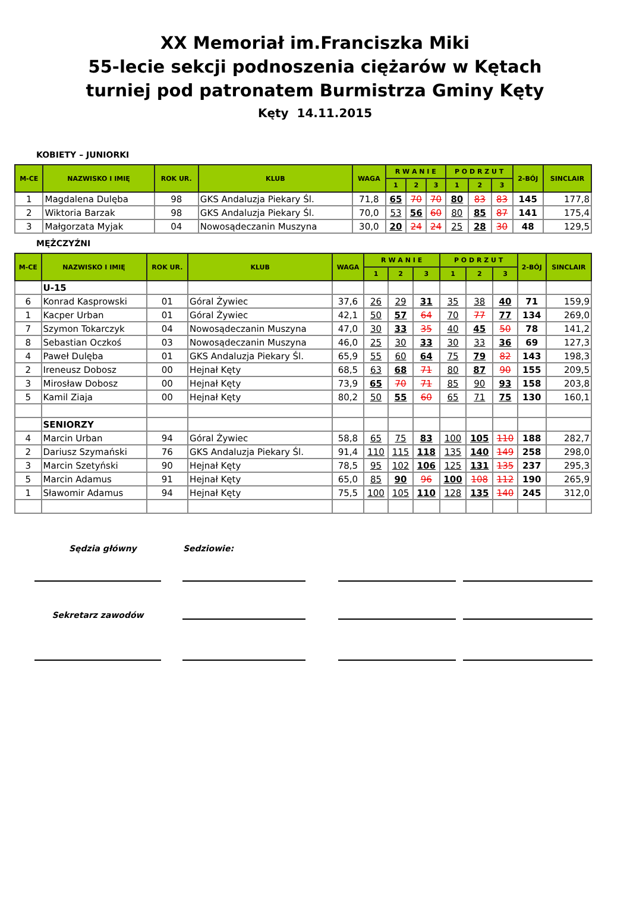XX Memoriał im.Franciszka Miki
55-lecie sekcji podnoszenia ciężarów w Kętach
turniej pod patronatem Burmistrza Gminy Kęty
Kęty 14.11.2015
KOBIETY – JUNIORKI
| M-CE | NAZWISKO I IMIĘ | ROK UR. | KLUB | WAGA | R W A N I E | | | P O D R Z U T | | | 2-BÓJ | SINCLAIR |
| --- | --- | --- | --- | --- | --- | --- | --- | --- | --- | --- | --- | --- |
| | | | | | 1 | 2 | 3 | 1 | 2 | 3 | | |
| 1 | Magdalena Dulęba | 98 | GKS Andaluzja Piekary Śl. | 71,8 | 65 | 70 | 70 | 80 | 83 | 83 | 145 | 177,8 |
| 2 | Wiktoria Barzak | 98 | GKS Andaluzja Piekary Śl. | 70,0 | 53 | 56 | 60 | 80 | 85 | 87 | 141 | 175,4 |
| 3 | Małgorzata Myjak | 04 | Nowosądeczanin Muszyna | 30,0 | 20 | 24 | 24 | 25 | 28 | 30 | 48 | 129,5 |
MĘŻCZYŹNI
| M-CE | NAZWISKO I IMIĘ | ROK UR. | KLUB | WAGA | R W A N I E | | | P O D R Z U T | | | 2-BÓJ | SINCLAIR |
| --- | --- | --- | --- | --- | --- | --- | --- | --- | --- | --- | --- | --- |
| | | | | | 1 | 2 | 3 | 1 | 2 | 3 | | |
| | U-15 | | | | | | | | | | | |
| 6 | Konrad Kasprowski | 01 | Góral Żywiec | 37,6 | 26 | 29 | 31 | 35 | 38 | 40 | 71 | 159,9 |
| 1 | Kacper Urban | 01 | Góral Żywiec | 42,1 | 50 | 57 | 64 | 70 | 77 | 77 | 134 | 269,0 |
| 7 | Szymon Tokarczyk | 04 | Nowosądeczanin Muszyna | 47,0 | 30 | 33 | 35 | 40 | 45 | 50 | 78 | 141,2 |
| 8 | Sebastian Oczkoś | 03 | Nowosądeczanin Muszyna | 46,0 | 25 | 30 | 33 | 30 | 33 | 36 | 69 | 127,3 |
| 4 | Paweł Dulęba | 01 | GKS Andaluzja Piekary Śl. | 65,9 | 55 | 60 | 64 | 75 | 79 | 82 | 143 | 198,3 |
| 2 | Ireneusz Dobosz | 00 | Hejnał Kęty | 68,5 | 63 | 68 | 71 | 80 | 87 | 90 | 155 | 209,5 |
| 3 | Mirosław Dobosz | 00 | Hejnał Kęty | 73,9 | 65 | 70 | 71 | 85 | 90 | 93 | 158 | 203,8 |
| 5 | Kamil Ziaja | 00 | Hejnał Kęty | 80,2 | 50 | 55 | 60 | 65 | 71 | 75 | 130 | 160,1 |
| | SENIORZY | | | | | | | | | | | |
| 4 | Marcin Urban | 94 | Góral Żywiec | 58,8 | 65 | 75 | 83 | 100 | 105 | 110 | 188 | 282,7 |
| 2 | Dariusz Szymański | 76 | GKS Andaluzja Piekary Śl. | 91,4 | 110 | 115 | 118 | 135 | 140 | 149 | 258 | 298,0 |
| 3 | Marcin Szetyński | 90 | Hejnał Kęty | 78,5 | 95 | 102 | 106 | 125 | 131 | 135 | 237 | 295,3 |
| 5 | Marcin Adamus | 91 | Hejnał Kęty | 65,0 | 85 | 90 | 96 | 100 | 108 | 112 | 190 | 265,9 |
| 1 | Sławomir Adamus | 94 | Hejnał Kęty | 75,5 | 100 | 105 | 110 | 128 | 135 | 140 | 245 | 312,0 |
Sędzia główny Sedziowie:
Sekretarz zawodów